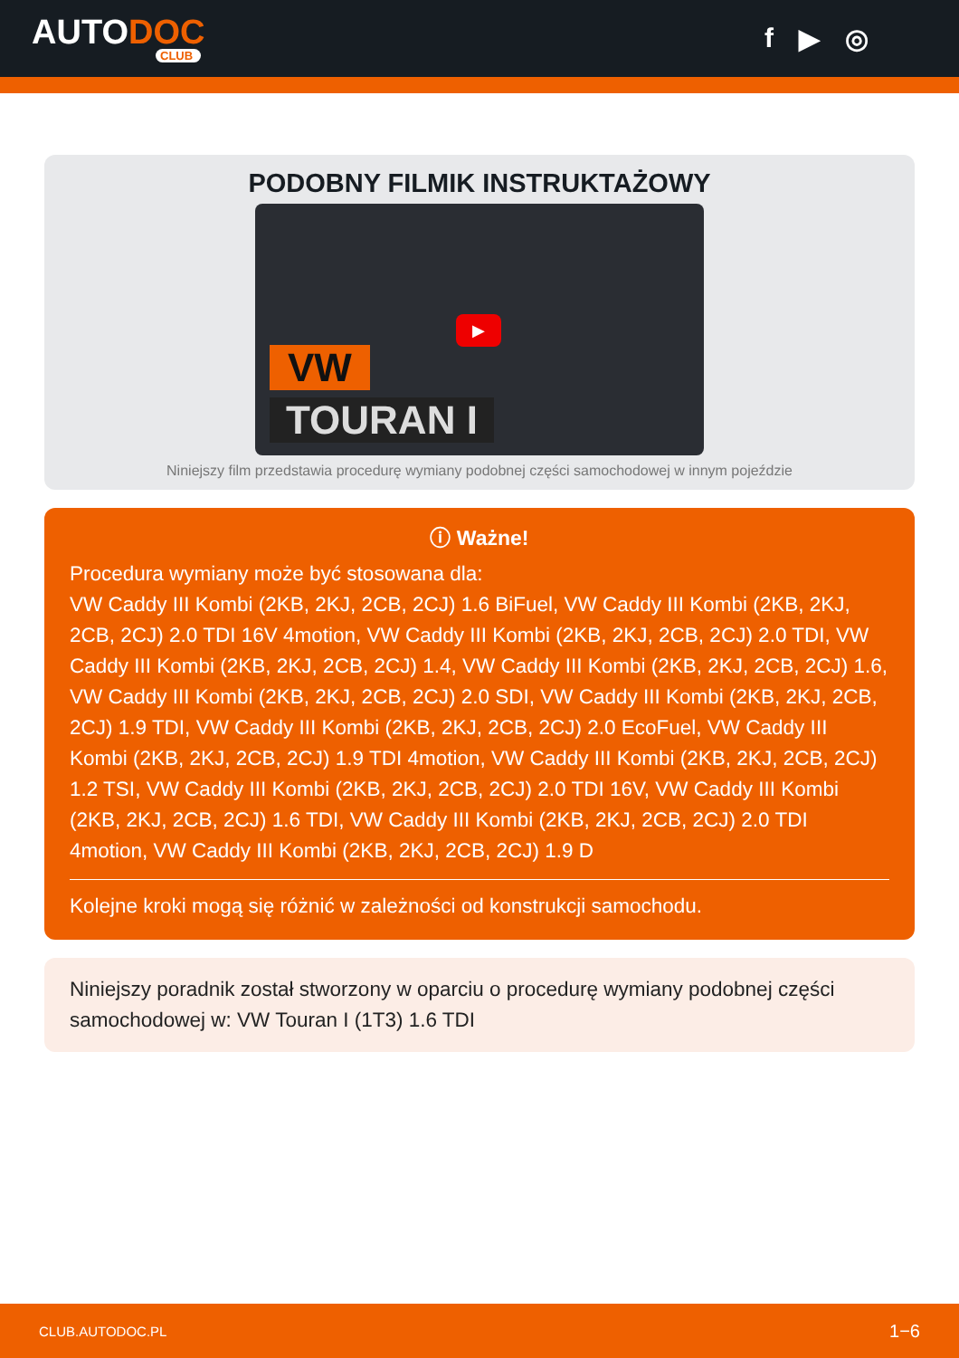AUTODOC
CLUB
f ▶ ◎
PODOBNY FILMIK INSTRUKTAŻOWY
VW
TOURAN I
▶
Niniejszy film przedstawia procedurę wymiany podobnej części samochodowej w innym pojeździe
ⓘ Ważne!
Procedura wymiany może być stosowana dla:
VW Caddy III Kombi (2KB, 2KJ, 2CB, 2CJ) 1.6 BiFuel, VW Caddy III Kombi (2KB, 2KJ, 2CB, 2CJ) 2.0 TDI 16V 4motion, VW Caddy III Kombi (2KB, 2KJ, 2CB, 2CJ) 2.0 TDI, VW Caddy III Kombi (2KB, 2KJ, 2CB, 2CJ) 1.4, VW Caddy III Kombi (2KB, 2KJ, 2CB, 2CJ) 1.6, VW Caddy III Kombi (2KB, 2KJ, 2CB, 2CJ) 2.0 SDI, VW Caddy III Kombi (2KB, 2KJ, 2CB, 2CJ) 1.9 TDI, VW Caddy III Kombi (2KB, 2KJ, 2CB, 2CJ) 2.0 EcoFuel, VW Caddy III Kombi (2KB, 2KJ, 2CB, 2CJ) 1.9 TDI 4motion, VW Caddy III Kombi (2KB, 2KJ, 2CB, 2CJ) 1.2 TSI, VW Caddy III Kombi (2KB, 2KJ, 2CB, 2CJ) 2.0 TDI 16V, VW Caddy III Kombi (2KB, 2KJ, 2CB, 2CJ) 1.6 TDI, VW Caddy III Kombi (2KB, 2KJ, 2CB, 2CJ) 2.0 TDI 4motion, VW Caddy III Kombi (2KB, 2KJ, 2CB, 2CJ) 1.9 D
Kolejne kroki mogą się różnić w zależności od konstrukcji samochodu.
Niniejszy poradnik został stworzony w oparciu o procedurę wymiany podobnej części samochodowej w: VW Touran I (1T3) 1.6 TDI
CLUB.AUTODOC.PL 1−6